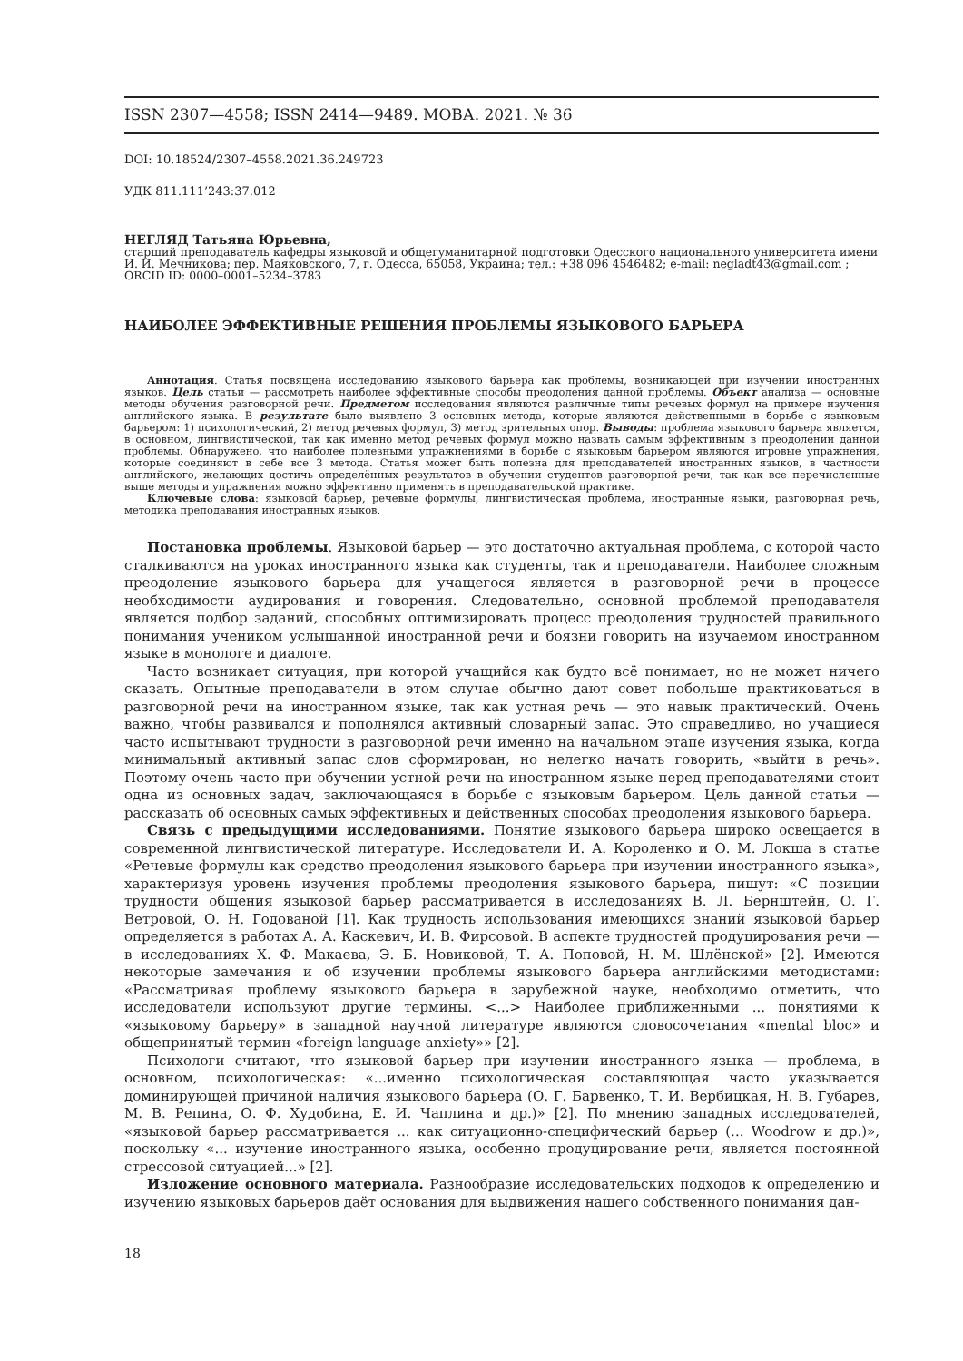ISSN 2307—4558; ISSN 2414—9489. МОВА. 2021. № 36
DOI: 10.18524/2307–4558.2021.36.249723
УДК 811.111’243:37.012
НЕГЛЯД Татьяна Юрьевна,
старший преподаватель кафедры языковой и общегуманитарной подготовки Одесского национального университета имени И. И. Мечникова; пер. Маяковского, 7, г. Одесса, 65058, Украина; тел.: +38 096 4546482; e-mail: negladt43@gmail.com ; ORCID ID: 0000–0001–5234–3783
НАИБОЛЕЕ ЭФФЕКТИВНЫЕ РЕШЕНИЯ ПРОБЛЕМЫ ЯЗЫКОВОГО БАРЬЕРА
Аннотация. Статья посвящена исследованию языкового барьера как проблемы, возникающей при изучении иностранных языков. Цель статьи — рассмотреть наиболее эффективные способы преодоления данной проблемы. Объект анализа — основные методы обучения разговорной речи. Предметом исследования являются различные типы речевых формул на примере изучения английского языка. В результате было выявлено 3 основных метода, которые являются действенными в борьбе с языковым барьером: 1) психологический, 2) метод речевых формул, 3) метод зрительных опор. Выводы: проблема языкового барьера является, в основном, лингвистической, так как именно метод речевых формул можно назвать самым эффективным в преодолении данной проблемы. Обнаружено, что наиболее полезными упражнениями в борьбе с языковым барьером являются игровые упражнения, которые соединяют в себе все 3 метода. Статья может быть полезна для преподавателей иностранных языков, в частности английского, желающих достичь определённых результатов в обучении студентов разговорной речи, так как все перечисленные выше методы и упражнения можно эффективно применять в преподавательской практике.
Ключевые слова: языковой барьер, речевые формулы, лингвистическая проблема, иностранные языки, разговорная речь, методика преподавания иностранных языков.
Постановка проблемы. Языковой барьер — это достаточно актуальная проблема, с которой часто сталкиваются на уроках иностранного языка как студенты, так и преподаватели. Наиболее сложным преодоление языкового барьера для учащегося является в разговорной речи в процессе необходимости аудирования и говорения. Следовательно, основной проблемой преподавателя является подбор заданий, способных оптимизировать процесс преодоления трудностей правильного понимания учеником услышанной иностранной речи и боязни говорить на изучаемом иностранном языке в монологе и диалоге.
Часто возникает ситуация, при которой учащийся как будто всё понимает, но не может ничего сказать. Опытные преподаватели в этом случае обычно дают совет побольше практиковаться в разговорной речи на иностранном языке, так как устная речь — это навык практический. Очень важно, чтобы развивался и пополнялся активный словарный запас. Это справедливо, но учащиеся часто испытывают трудности в разговорной речи именно на начальном этапе изучения языка, когда минимальный активный запас слов сформирован, но нелегко начать говорить, «выйти в речь». Поэтому очень часто при обучении устной речи на иностранном языке перед преподавателями стоит одна из основных задач, заключающаяся в борьбе с языковым барьером. Цель данной статьи — рассказать об основных самых эффективных и действенных способах преодоления языкового барьера.
Связь с предыдущими исследованиями. Понятие языкового барьера широко освещается в современной лингвистической литературе. Исследователи И. А. Короленко и О. М. Локша в статье «Речевые формулы как средство преодоления языкового барьера при изучении иностранного языка», характеризуя уровень изучения проблемы преодоления языкового барьера, пишут: «С позиции трудности общения языковой барьер рассматривается в исследованиях В. Л. Бернштейн, О. Г. Ветровой, О. Н. Годованой [1]. Как трудность использования имеющихся знаний языковой барьер определяется в работах А. А. Каскевич, И. В. Фирсовой. В аспекте трудностей продуцирования речи — в исследованиях Х. Ф. Макаева, Э. Б. Новиковой, Т. А. Поповой, Н. М. Шлёнской» [2]. Имеются некоторые замечания и об изучении проблемы языкового барьера английскими методистами: «Рассматривая проблему языкового барьера в зарубежной науке, необходимо отметить, что исследователи используют другие термины. <...> Наиболее приближенными ... понятиями к «языковому барьеру» в западной научной литературе являются словосочетания «mental bloc» и общепринятый термин «foreign language anxiety»» [2].
Психологи считают, что языковой барьер при изучении иностранного языка — проблема, в основном, психологическая: «...именно психологическая составляющая часто указывается доминирующей причиной наличия языкового барьера (О. Г. Барвенко, Т. И. Вербицкая, Н. В. Губарев, М. В. Репина, О. Ф. Худобина, Е. И. Чаплина и др.)» [2]. По мнению западных исследователей, «языковой барьер рассматривается ... как ситуационно-специфический барьер (... Woodrow и др.)», поскольку «... изучение иностранного языка, особенно продуцирование речи, является постоянной стрессовой ситуацией...» [2].
Изложение основного материала. Разнообразие исследовательских подходов к определению и изучению языковых барьеров даёт основания для выдвижения нашего собственного понимания дан-
18